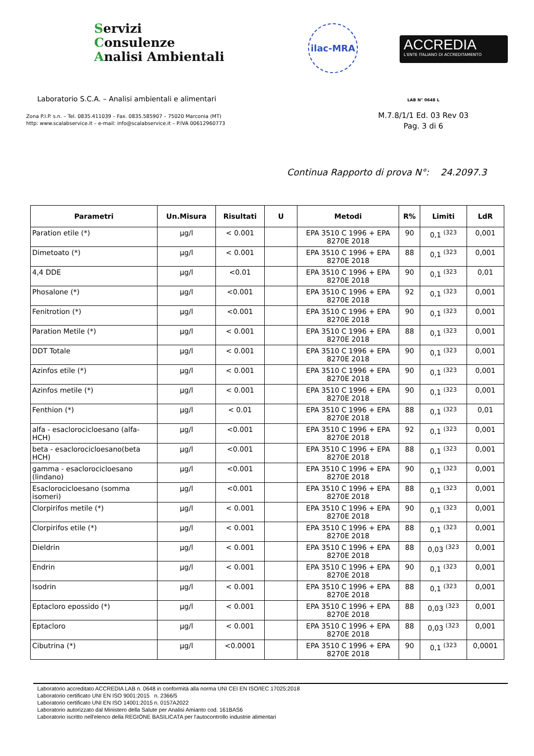Servizi
Consulenze
Analisi Ambientali
ilac-MRA
ACCREDIA
L'ENTE ITALIANO DI ACCREDITAMENTO
Laboratorio S.C.A. – Analisi ambientali e alimentari
Zona P.I.P. s.n. – Tel. 0835.411039 – Fax. 0835.585907 – 75020 Marconia (MT)
http: www.scalabservice.it – e-mail: info@scalabservice.it – P.IVA 00612960773
LAB N° 0648 L
M.7.8/1/1 Ed. 03 Rev 03
Pag. 3 di 6
Continua Rapporto di prova N°: 24.2097.3
| Parametri | Un.Misura | Risultati | U | Metodi | R% | Limiti | LdR |
| --- | --- | --- | --- | --- | --- | --- | --- |
| Paration etile (*) | µg/l | < 0.001 | | EPA 3510 C 1996 + EPA 8270E 2018 | 90 | 0,1 <sup>(323</sup> | 0,001 |
| Dimetoato (*) | µg/l | < 0.001 | | EPA 3510 C 1996 + EPA 8270E 2018 | 88 | 0,1 <sup>(323</sup> | 0,001 |
| 4,4 DDE | µg/l | <0.01 | | EPA 3510 C 1996 + EPA 8270E 2018 | 90 | 0,1 <sup>(323</sup> | 0,01 |
| Phosalone (*) | µg/l | <0.001 | | EPA 3510 C 1996 + EPA 8270E 2018 | 92 | 0,1 <sup>(323</sup> | 0,001 |
| Fenitrotion (*) | µg/l | <0.001 | | EPA 3510 C 1996 + EPA 8270E 2018 | 90 | 0,1 <sup>(323</sup> | 0,001 |
| Paration Metile (*) | µg/l | < 0.001 | | EPA 3510 C 1996 + EPA 8270E 2018 | 88 | 0,1 <sup>(323</sup> | 0,001 |
| DDT Totale | µg/l | < 0.001 | | EPA 3510 C 1996 + EPA 8270E 2018 | 90 | 0,1 <sup>(323</sup> | 0,001 |
| Azinfos etile (*) | µg/l | < 0.001 | | EPA 3510 C 1996 + EPA 8270E 2018 | 90 | 0,1 <sup>(323</sup> | 0,001 |
| Azinfos metile (*) | µg/l | < 0.001 | | EPA 3510 C 1996 + EPA 8270E 2018 | 90 | 0,1 <sup>(323</sup> | 0,001 |
| Fenthion (*) | µg/l | < 0.01 | | EPA 3510 C 1996 + EPA 8270E 2018 | 88 | 0,1 <sup>(323</sup> | 0,01 |
| alfa - esaclorocicloesano (alfa-HCH) | µg/l | <0.001 | | EPA 3510 C 1996 + EPA 8270E 2018 | 92 | 0,1 <sup>(323</sup> | 0,001 |
| beta - esaclorocicloesano(beta HCH) | µg/l | <0.001 | | EPA 3510 C 1996 + EPA 8270E 2018 | 88 | 0,1 <sup>(323</sup> | 0,001 |
| gamma - esaclorocicloesano (lindano) | µg/l | <0.001 | | EPA 3510 C 1996 + EPA 8270E 2018 | 90 | 0,1 <sup>(323</sup> | 0,001 |
| Esaclorocicloesano (somma isomeri) | µg/l | <0.001 | | EPA 3510 C 1996 + EPA 8270E 2018 | 88 | 0,1 <sup>(323</sup> | 0,001 |
| Clorpirifos metile (*) | µg/l | < 0.001 | | EPA 3510 C 1996 + EPA 8270E 2018 | 90 | 0,1 <sup>(323</sup> | 0,001 |
| Clorpirifos etile (*) | µg/l | < 0.001 | | EPA 3510 C 1996 + EPA 8270E 2018 | 88 | 0,1 <sup>(323</sup> | 0,001 |
| Dieldrin | µg/l | < 0.001 | | EPA 3510 C 1996 + EPA 8270E 2018 | 88 | 0,03 <sup>(323</sup> | 0,001 |
| Endrin | µg/l | < 0.001 | | EPA 3510 C 1996 + EPA 8270E 2018 | 90 | 0,1 <sup>(323</sup> | 0,001 |
| Isodrin | µg/l | < 0.001 | | EPA 3510 C 1996 + EPA 8270E 2018 | 88 | 0,1 <sup>(323</sup> | 0,001 |
| Eptacloro epossido (*) | µg/l | < 0.001 | | EPA 3510 C 1996 + EPA 8270E 2018 | 88 | 0,03 <sup>(323</sup> | 0,001 |
| Eptacloro | µg/l | < 0.001 | | EPA 3510 C 1996 + EPA 8270E 2018 | 88 | 0,03 <sup>(323</sup> | 0,001 |
| Cibutrina (*) | µg/l | <0.0001 | | EPA 3510 C 1996 + EPA 8270E 2018 | 90 | 0,1 <sup>(323</sup> | 0,0001 |
Laboratorio accreditato ACCREDIA LAB n. 0648 in conformità alla norma UNI CEI EN ISO/IEC 17025:2018
Laboratorio certificato UNI EN ISO 9001:2015 n. 2366/5
Laboratorio certificato UNI EN ISO 14001:2015 n. 0157A2022
Laboratorio autorizzato dal Ministero della Salute per Analisi Amianto cod. 161BAS6
Laboratorio iscritto nell'elenco della REGIONE BASILICATA per l'autocontrollo industrie alimentari